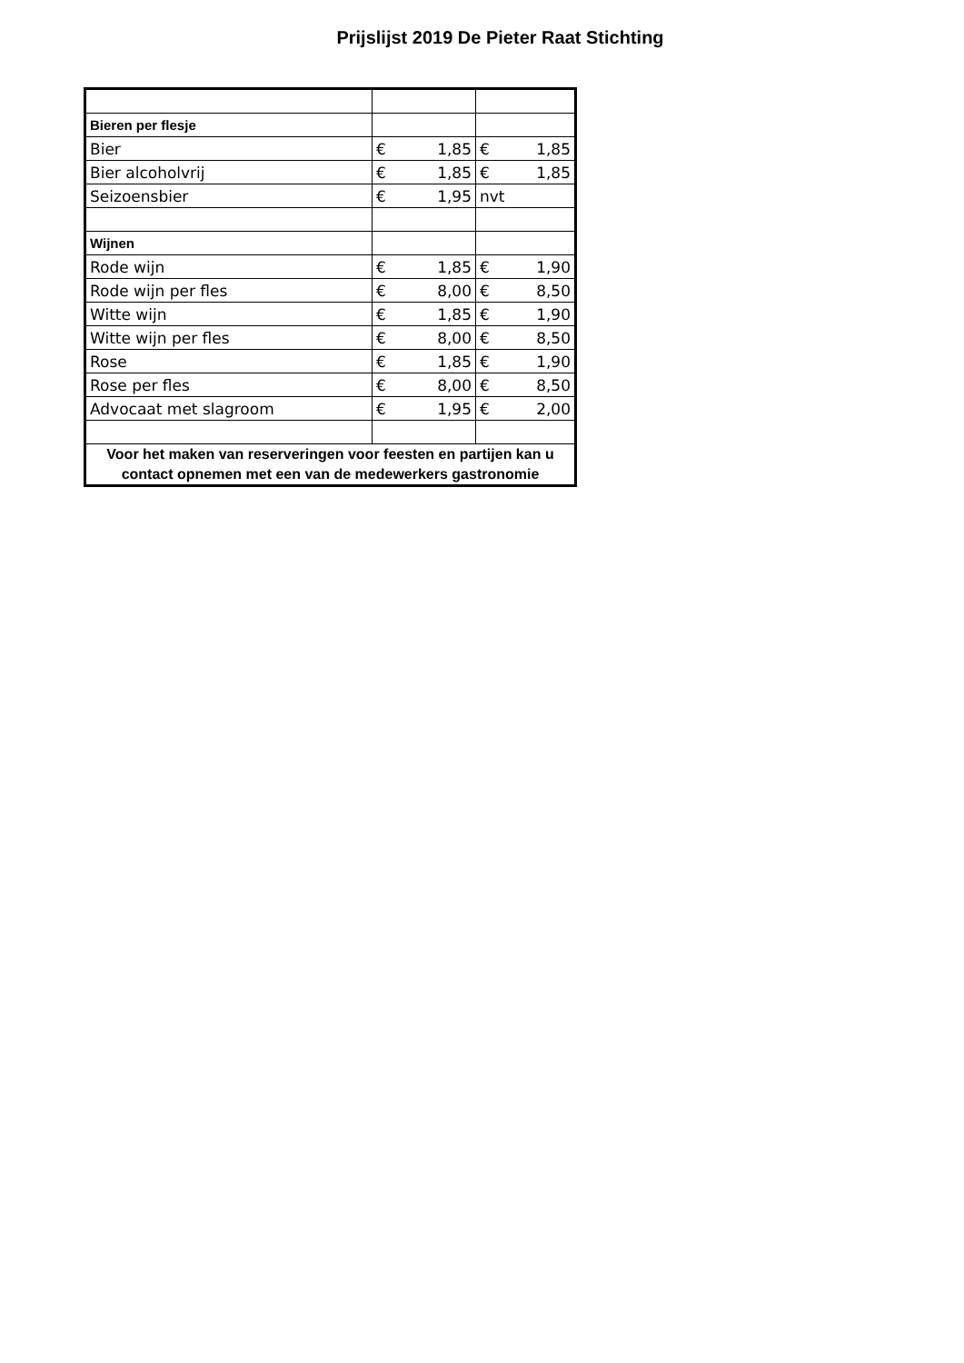Prijslijst 2019 De Pieter Raat Stichting
| Bieren per flesje | | |
| Bier | € 1,85 | € 1,85 |
| Bier alcoholvrij | € 1,85 | € 1,85 |
| Seizoensbier | € 1,95 | nvt |
| Wijnen | | |
| Rode wijn | € 1,85 | € 1,90 |
| Rode wijn per fles | € 8,00 | € 8,50 |
| Witte wijn | € 1,85 | € 1,90 |
| Witte wijn per fles | € 8,00 | € 8,50 |
| Rose | € 1,85 | € 1,90 |
| Rose per fles | € 8,00 | € 8,50 |
| Advocaat met slagroom | € 1,95 | € 2,00 |
| Voor het maken van reserveringen voor feesten en partijen kan u contact opnemen met een van de medewerkers gastronomie | | |